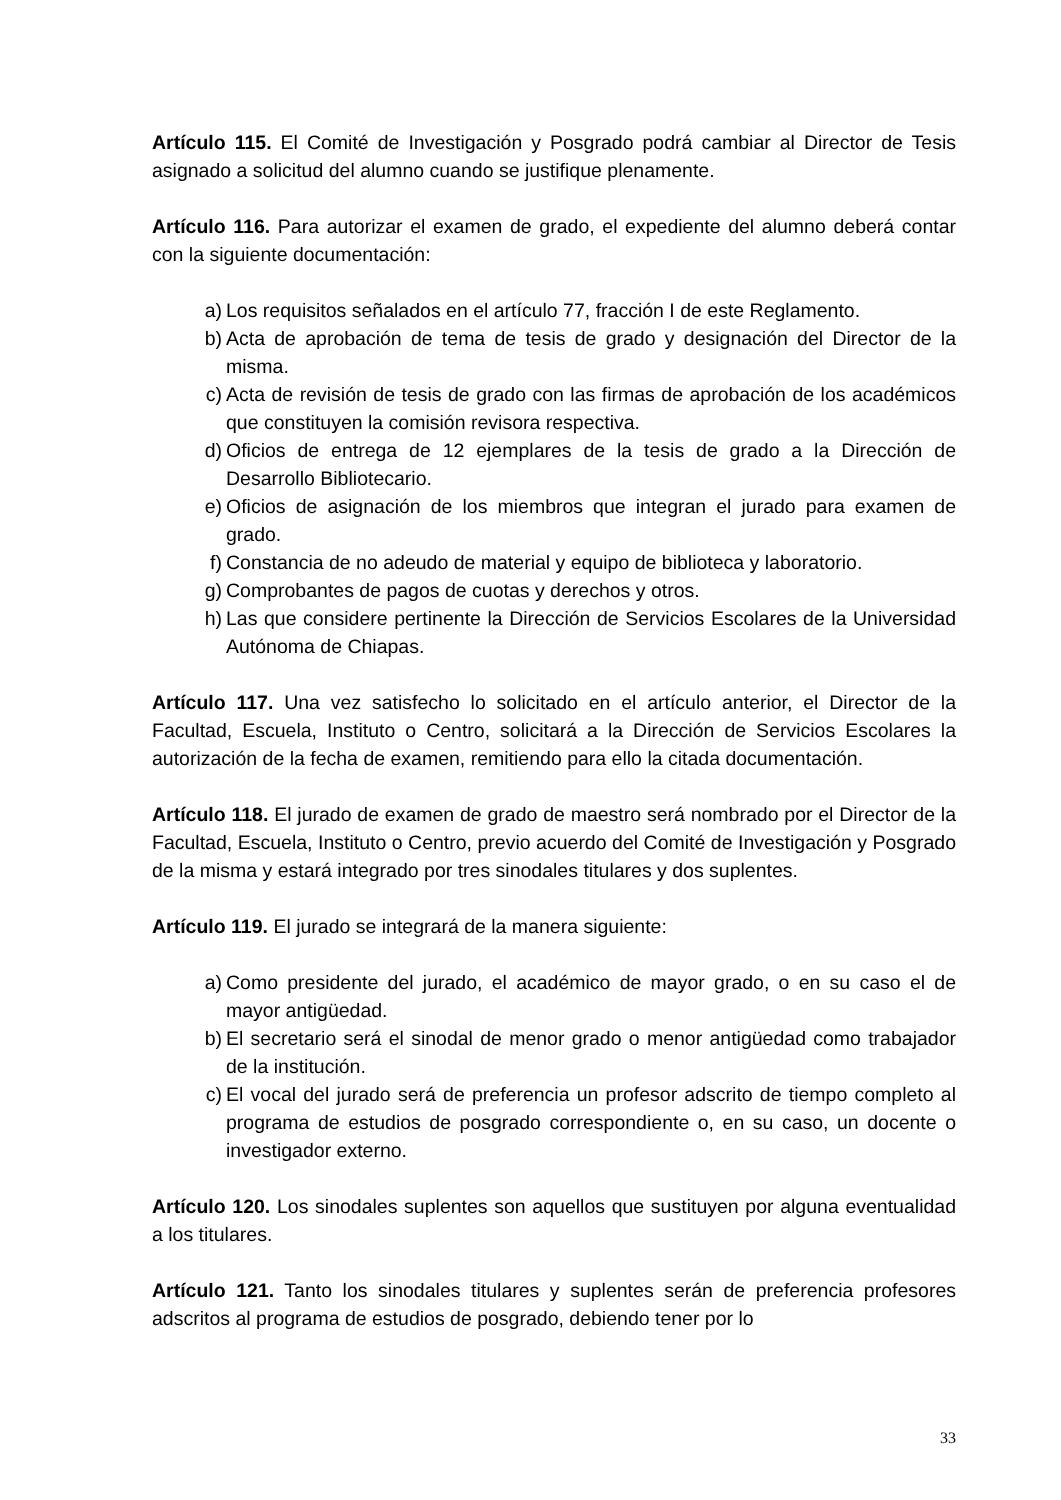Artículo 115. El Comité de Investigación y Posgrado podrá cambiar al Director de Tesis asignado a solicitud del alumno cuando se justifique plenamente.
Artículo 116. Para autorizar el examen de grado, el expediente del alumno deberá contar con la siguiente documentación:
a) Los requisitos señalados en el artículo 77, fracción I de este Reglamento.
b) Acta de aprobación de tema de tesis de grado y designación del Director de la misma.
c) Acta de revisión de tesis de grado con las firmas de aprobación de los académicos que constituyen la comisión revisora respectiva.
d) Oficios de entrega de 12 ejemplares de la tesis de grado a la Dirección de Desarrollo Bibliotecario.
e) Oficios de asignación de los miembros que integran el jurado para examen de grado.
f) Constancia de no adeudo de material y equipo de biblioteca y laboratorio.
g) Comprobantes de pagos de cuotas y derechos y otros.
h) Las que considere pertinente la Dirección de Servicios Escolares de la Universidad Autónoma de Chiapas.
Artículo 117. Una vez satisfecho lo solicitado en el artículo anterior, el Director de la Facultad, Escuela, Instituto o Centro, solicitará a la Dirección de Servicios Escolares la autorización de la fecha de examen, remitiendo para ello la citada documentación.
Artículo 118. El jurado de examen de grado de maestro será nombrado por el Director de la Facultad, Escuela, Instituto o Centro, previo acuerdo del Comité de Investigación y Posgrado de la misma y estará integrado por tres sinodales titulares y dos suplentes.
Artículo 119. El jurado se integrará de la manera siguiente:
a) Como presidente del jurado, el académico de mayor grado, o en su caso el de mayor antigüedad.
b) El secretario será el sinodal de menor grado o menor antigüedad como trabajador de la institución.
c) El vocal del jurado será de preferencia un profesor adscrito de tiempo completo al programa de estudios de posgrado correspondiente o, en su caso, un docente o investigador externo.
Artículo 120. Los sinodales suplentes son aquellos que sustituyen por alguna eventualidad a los titulares.
Artículo 121. Tanto los sinodales titulares y suplentes serán de preferencia profesores adscritos al programa de estudios de posgrado, debiendo tener por lo
33